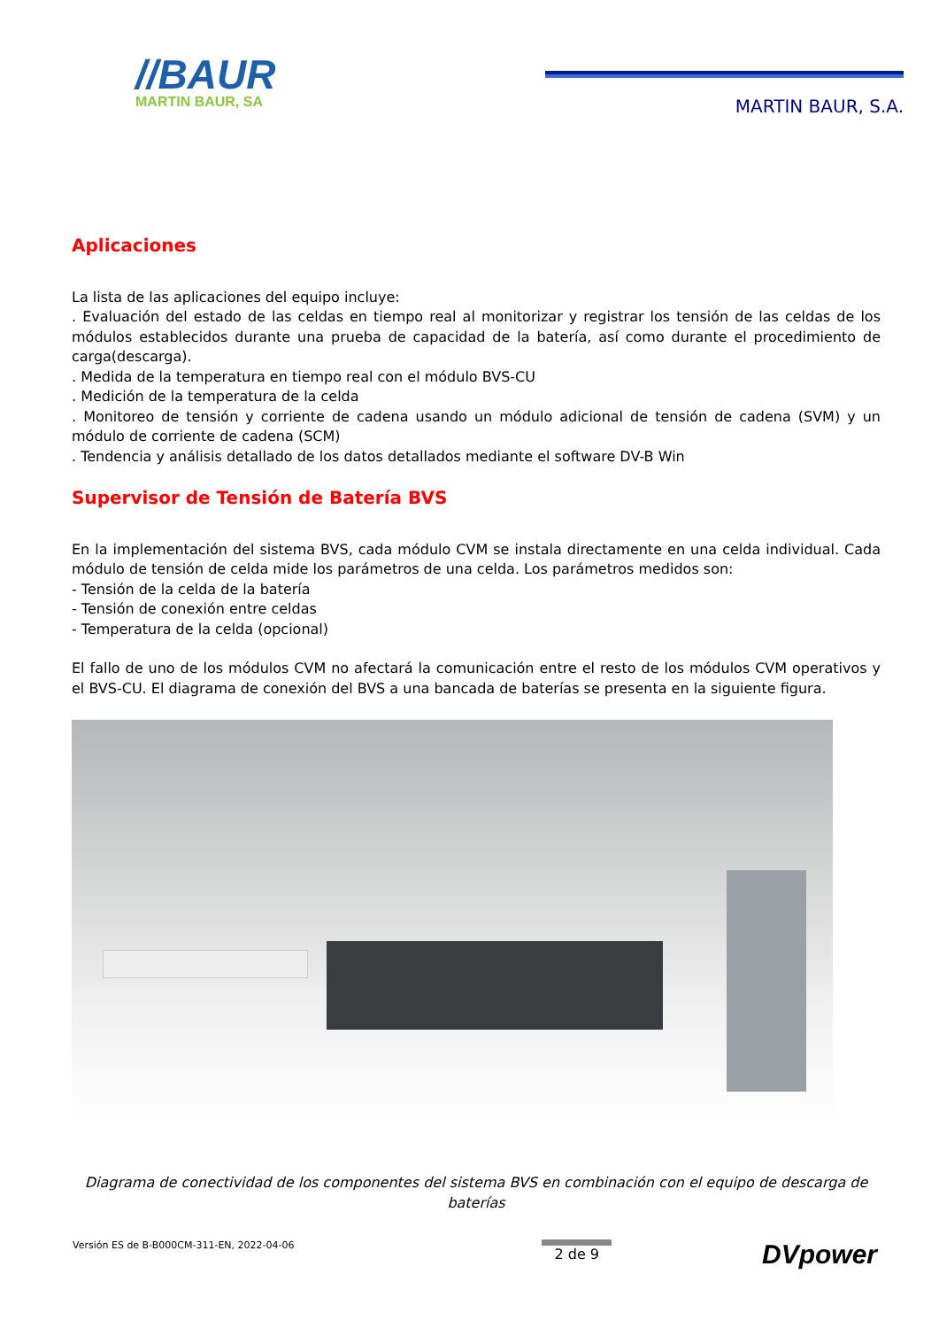//BAUR
MARTIN BAUR, SA
MARTIN BAUR, S.A.
Aplicaciones
La lista de las aplicaciones del equipo incluye:
. Evaluación del estado de las celdas en tiempo real al monitorizar y registrar los tensión de las celdas de los módulos establecidos durante una prueba de capacidad de la batería, así como durante el procedimiento de carga(descarga).
. Medida de la temperatura en tiempo real con el módulo BVS-CU
. Medición de la temperatura de la celda
. Monitoreo de tensión y corriente de cadena usando un módulo adicional de tensión de cadena (SVM) y un módulo de corriente de cadena (SCM)
. Tendencia y análisis detallado de los datos detallados mediante el software DV-B Win
Supervisor de Tensión de Batería BVS
En la implementación del sistema BVS, cada módulo CVM se instala directamente en una celda individual. Cada módulo de tensión de celda mide los parámetros de una celda. Los parámetros medidos son:
- Tensión de la celda de la batería
- Tensión de conexión entre celdas
- Temperatura de la celda (opcional)
El fallo de uno de los módulos CVM no afectará la comunicación entre el resto de los módulos CVM operativos y el BVS-CU. El diagrama de conexión del BVS a una bancada de baterías se presenta en la siguiente figura.
Diagrama de conectividad de los componentes del sistema BVS en combinación con el equipo de descarga de baterías
Versión ES de B-B000CM-311-EN, 2022-04-06 2 de 9 DVpower